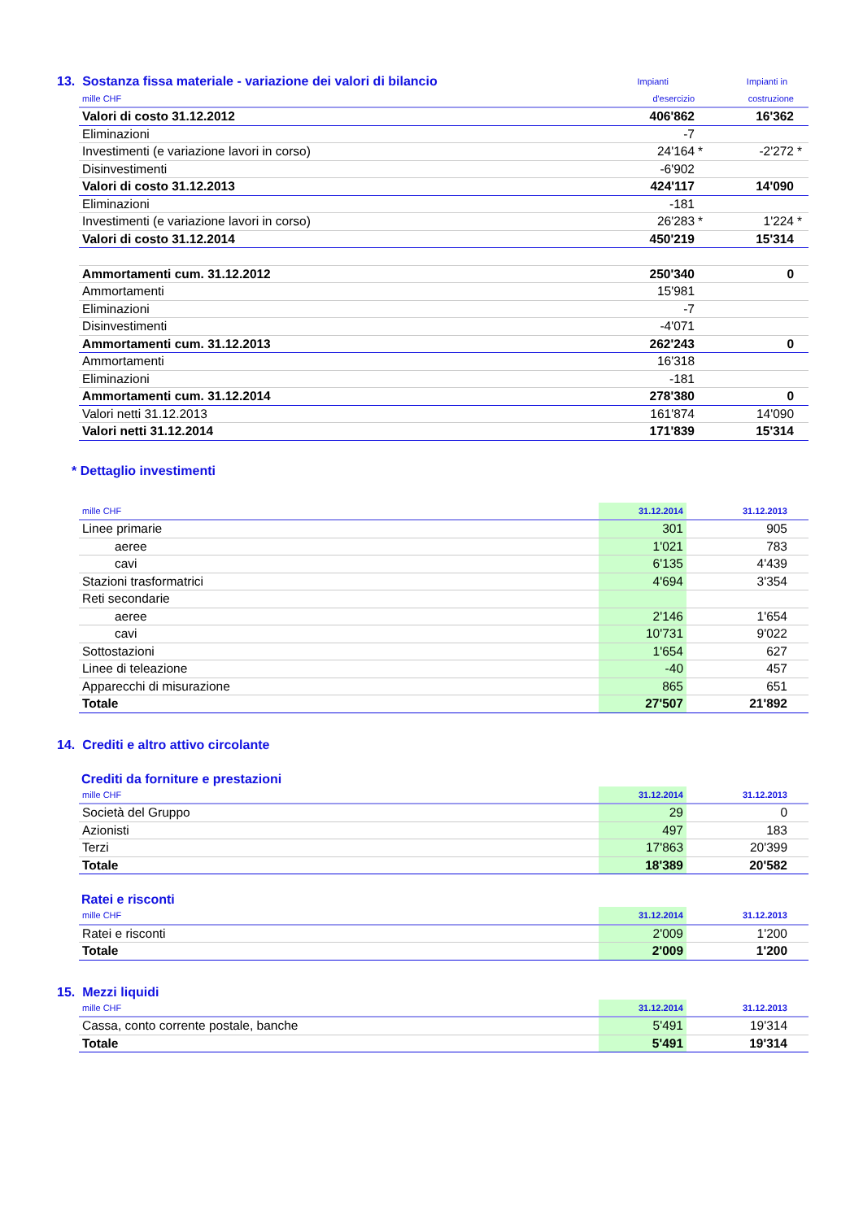| 13. Sostanza fissa materiale - variazione dei valori di bilancio | Impianti | | Impianti in | |
| mille CHF | d'esercizio | | costruzione | |
| --- | --- | --- | --- | --- |
| Valori di costo 31.12.2012 | 406'862 | | 16'362 | |
| Eliminazioni | -7 | | | |
| Investimenti (e variazione lavori in corso) | 24'164 | * | -2'272 | * |
| Disinvestimenti | -6'902 | | | |
| Valori di costo 31.12.2013 | 424'117 | | 14'090 | |
| Eliminazioni | -181 | | | |
| Investimenti (e variazione lavori in corso) | 26'283 | * | 1'224 | * |
| Valori di costo 31.12.2014 | 450'219 | | 15'314 | |
| Ammortamenti cum. 31.12.2012 | 250'340 | | 0 | |
| Ammortamenti | 15'981 | | | |
| Eliminazioni | -7 | | | |
| Disinvestimenti | -4'071 | | | |
| Ammortamenti cum. 31.12.2013 | 262'243 | | 0 | |
| Ammortamenti | 16'318 | | | |
| Eliminazioni | -181 | | | |
| Ammortamenti cum. 31.12.2014 | 278'380 | | 0 | |
| Valori netti 31.12.2013 | 161'874 | | 14'090 | |
| Valori netti 31.12.2014 | 171'839 | | 15'314 | |
* Dettaglio investimenti
| mille CHF | 31.12.2014 | 31.12.2013 | |
| --- | --- | --- | --- |
| Linee primarie | 301 | 905 | |
| aeree | 1'021 | 783 | |
| cavi | 6'135 | 4'439 | |
| Stazioni trasformatrici | 4'694 | 3'354 | |
| Reti secondarie | | | |
| aeree | 2'146 | 1'654 | |
| cavi | 10'731 | 9'022 | |
| Sottostazioni | 1'654 | 627 | |
| Linee di teleazione | -40 | 457 | |
| Apparecchi di misurazione | 865 | 651 | |
| Totale | 27'507 | 21'892 | |
14. Crediti e altro attivo circolante
Crediti da forniture e prestazioni
| mille CHF | 31.12.2014 | 31.12.2013 | |
| --- | --- | --- | --- |
| Società del Gruppo | 29 | 0 | |
| Azionisti | 497 | 183 | |
| Terzi | 17'863 | 20'399 | |
| Totale | 18'389 | 20'582 | |
Ratei e risconti
| mille CHF | 31.12.2014 | 31.12.2013 | |
| --- | --- | --- | --- |
| Ratei e risconti | 2'009 | 1'200 | |
| Totale | 2'009 | 1'200 | |
15. Mezzi liquidi
| mille CHF | 31.12.2014 | 31.12.2013 | |
| --- | --- | --- | --- |
| Cassa, conto corrente postale, banche | 5'491 | 19'314 | |
| Totale | 5'491 | 19'314 | |